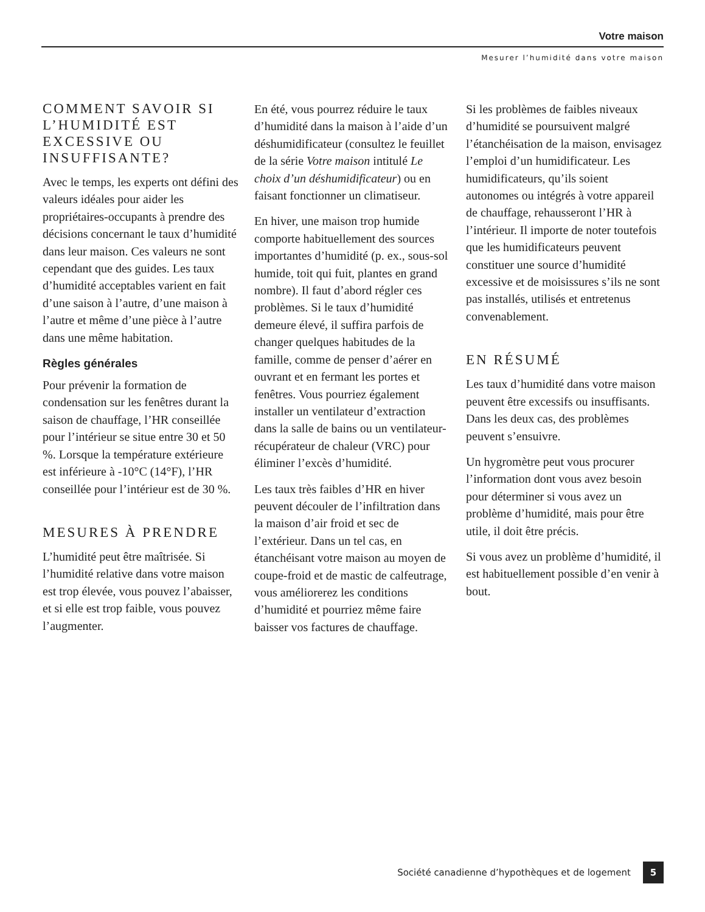Votre maison
Mesurer l’humidité dans votre maison
COMMENT SAVOIR SI L’HUMIDITÉ EST EXCESSIVE OU INSUFFISANTE?
Avec le temps, les experts ont défini des valeurs idéales pour aider les propriétaires-occupants à prendre des décisions concernant le taux d’humidité dans leur maison. Ces valeurs ne sont cependant que des guides. Les taux d’humidité acceptables varient en fait d’une saison à l’autre, d’une maison à l’autre et même d’une pièce à l’autre dans une même habitation.
Règles générales
Pour prévenir la formation de condensation sur les fenêtres durant la saison de chauffage, l’HR conseillée pour l’intérieur se situe entre 30 et 50 %. Lorsque la température extérieure est inférieure à -10°C (14°F), l’HR conseillée pour l’intérieur est de 30 %.
MESURES À PRENDRE
L’humidité peut être maîtrisée. Si l’humidité relative dans votre maison est trop élevée, vous pouvez l’abaisser, et si elle est trop faible, vous pouvez l’augmenter.
En été, vous pourrez réduire le taux d’humidité dans la maison à l’aide d’un déshumidificateur (consultez le feuillet de la série Votre maison intitulé Le choix d’un déshumidificateur) ou en faisant fonctionner un climatiseur.
En hiver, une maison trop humide comporte habituellement des sources importantes d’humidité (p. ex., sous-sol humide, toit qui fuit, plantes en grand nombre). Il faut d’abord régler ces problèmes. Si le taux d’humidité demeure élevé, il suffira parfois de changer quelques habitudes de la famille, comme de penser d’aérer en ouvrant et en fermant les portes et fenêtres. Vous pourriez également installer un ventilateur d’extraction dans la salle de bains ou un ventilateur-récupérateur de chaleur (VRC) pour éliminer l’excès d’humidité.
Les taux très faibles d’HR en hiver peuvent découler de l’infiltration dans la maison d’air froid et sec de l’extérieur. Dans un tel cas, en étanchéisant votre maison au moyen de coupe-froid et de mastic de calfeutrage, vous améliorerez les conditions d’humidité et pourriez même faire baisser vos factures de chauffage.
Si les problèmes de faibles niveaux d’humidité se poursuivent malgré l’étanchéisation de la maison, envisagez l’emploi d’un humidificateur. Les humidificateurs, qu’ils soient autonomes ou intégrés à votre appareil de chauffage, rehausseront l’HR à l’intérieur. Il importe de noter toutefois que les humidificateurs peuvent constituer une source d’humidité excessive et de moisissures s’ils ne sont pas installés, utilisés et entretenus convenablement.
EN RÉSUMÉ
Les taux d’humidité dans votre maison peuvent être excessifs ou insuffisants. Dans les deux cas, des problèmes peuvent s’ensuivre.
Un hygromètre peut vous procurer l’information dont vous avez besoin pour déterminer si vous avez un problème d’humidité, mais pour être utile, il doit être précis.
Si vous avez un problème d’humidité, il est habituellement possible d’en venir à bout.
Société canadienne d’hypothèques et de logement 5